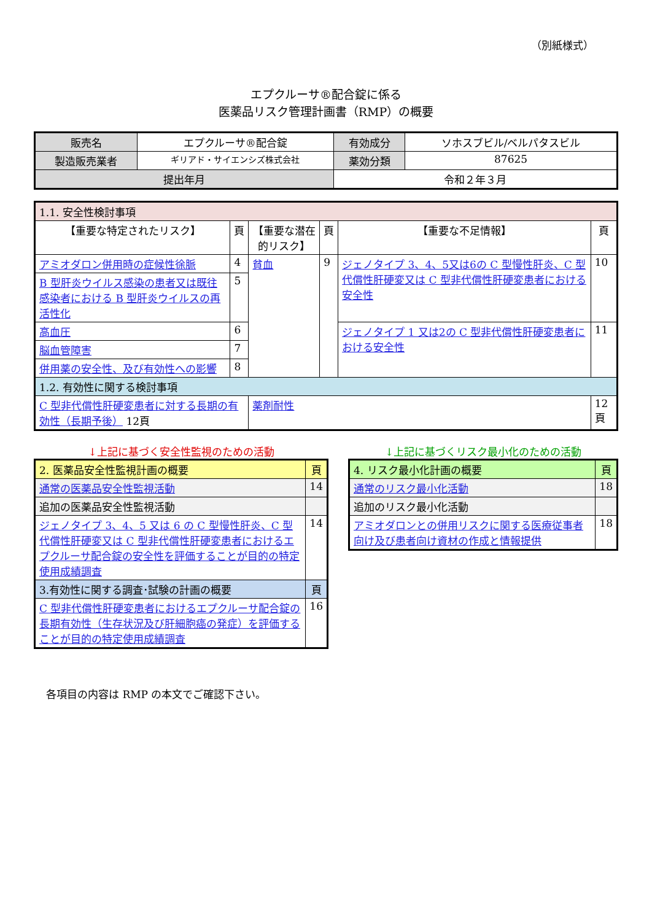（別紙様式）
エプクルーサ®配合錠に係る
医薬品リスク管理計画書（RMP）の概要
| 販売名 | エプクルーサ®配合錠 | 有効成分 | ソホスブビル/ベルパタスビル |
| 製造販売業者 | ギリアド・サイエンシズ株式会社 | 薬効分類 | 87625 |
| 提出年月 | | 令和２年３月 | |
| 1.1. 安全性検討事項 | | | | | |
| 【重要な特定されたリスク】 | 頁 | 【重要な潜在的リスク】 | 頁 | 【重要な不足情報】 | 頁 |
| アミオダロン併用時の症候性徐脈 | 4 | 貧血 | 9 | ジェノタイプ 3、4、5又は6の C 型慢性肝炎、C 型代償性肝硬変又は C 型非代償性肝硬変患者における安全性 | 10 |
| B 型肝炎ウイルス感染の患者又は既往感染者における B 型肝炎ウイルスの再活性化 | 5 | | | | |
| 高血圧 | 6 | | | ジェノタイプ 1 又は2の C 型非代償性肝硬変患者における安全性 | 11 |
| 脳血管障害 | 7 | | | | |
| 併用薬の安全性、及び有効性への影響 | 8 | | | | |
| 1.2. 有効性に関する検討事項 | | | | | |
| C 型非代償性肝硬変患者に対する長期の有効性（長期予後） 12頁 | | 薬剤耐性 | | | 12頁 |
↓上記に基づく安全性監視のための活動
| 2. 医薬品安全性監視計画の概要 | 頁 |
| --- | --- |
| 通常の医薬品安全性監視活動 | 14 |
| 追加の医薬品安全性監視活動 | |
| ジェノタイプ 3、4、5 又は 6 の C 型慢性肝炎、C 型代償性肝硬変又は C 型非代償性肝硬変患者におけるエプクルーサ配合錠の安全性を評価することが目的の特定使用成績調査 | 14 |
| 3.有効性に関する調査･試験の計画の概要 | 頁 |
| C 型非代償性肝硬変患者におけるエプクルーサ配合錠の長期有効性（生存状況及び肝細胞癌の発症）を評価することが目的の特定使用成績調査 | 16 |
↓上記に基づくリスク最小化のための活動
| 4. リスク最小化計画の概要 | 頁 |
| --- | --- |
| 通常のリスク最小化活動 | 18 |
| 追加のリスク最小化活動 | |
| アミオダロンとの併用リスクに関する医療従事者向け及び患者向け資材の作成と情報提供 | 18 |
各項目の内容は RMP の本文でご確認下さい。